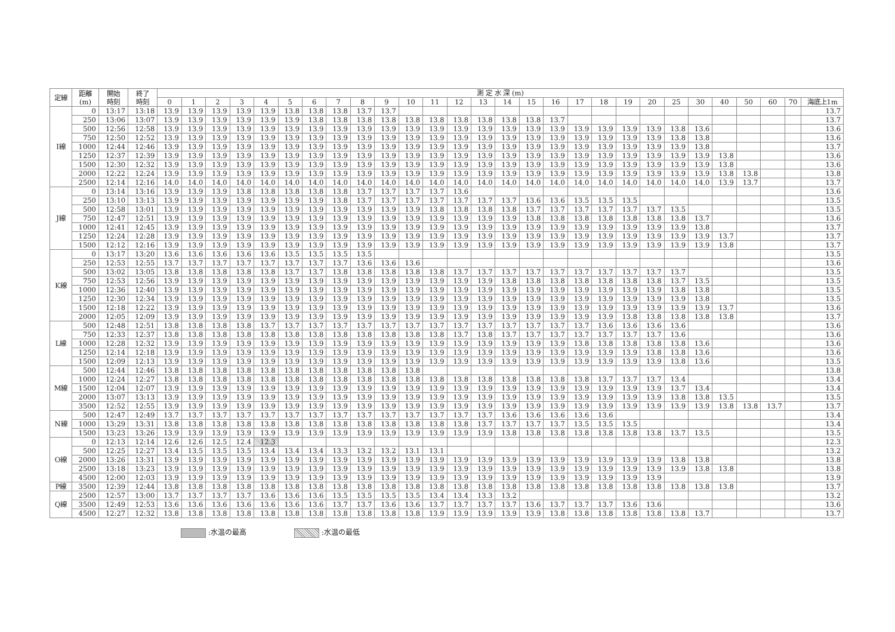| 定線 | 距離 (m) | 開始 時刻 | 終了 時刻 | 測 定 水 深 (m) | | | | | | | | | | | | | | | | | | | | | | | | | | | |
| --- | --- | --- | --- | --- | --- | --- | --- | --- | --- | --- | --- | --- | --- | --- | --- | --- | --- | --- | --- | --- | --- | --- | --- | --- | --- | --- | --- | --- | --- | --- | --- |
| | | | | 0 | 1 | 2 | 3 | 4 | 5 | 6 | 7 | 8 | 9 | 10 | 11 | 12 | 13 | 14 | 15 | 16 | 17 | 18 | 19 | 20 | 25 | 30 | 40 | 50 | 60 | 70 | 海底上1m |
| I線 | 0 | 13:17 | 13:18 | 13.9 | 13.9 | 13.9 | 13.9 | 13.9 | 13.8 | 13.8 | 13.8 | 13.7 | 13.7 | | | | | | | | | | | | | | | | | | 13.7 |
| | 250 | 13:06 | 13:07 | 13.9 | 13.9 | 13.9 | 13.9 | 13.9 | 13.9 | 13.8 | 13.8 | 13.8 | 13.8 | 13.8 | 13.8 | 13.8 | 13.8 | 13.8 | 13.8 | 13.7 | | | | | | | | | | | 13.7 |
| | 500 | 12:56 | 12:58 | 13.9 | 13.9 | 13.9 | 13.9 | 13.9 | 13.9 | 13.9 | 13.9 | 13.9 | 13.9 | 13.9 | 13.9 | 13.9 | 13.9 | 13.9 | 13.9 | 13.9 | 13.9 | 13.9 | 13.9 | 13.9 | 13.8 | 13.6 | | | | | 13.6 |
| | 750 | 12:50 | 12:52 | 13.9 | 13.9 | 13.9 | 13.9 | 13.9 | 13.9 | 13.9 | 13.9 | 13.9 | 13.9 | 13.9 | 13.9 | 13.9 | 13.9 | 13.9 | 13.9 | 13.9 | 13.9 | 13.9 | 13.9 | 13.9 | 13.8 | 13.8 | | | | | 13.6 |
| | 1000 | 12:44 | 12:46 | 13.9 | 13.9 | 13.9 | 13.9 | 13.9 | 13.9 | 13.9 | 13.9 | 13.9 | 13.9 | 13.9 | 13.9 | 13.9 | 13.9 | 13.9 | 13.9 | 13.9 | 13.9 | 13.9 | 13.9 | 13.9 | 13.9 | 13.8 | | | | | 13.7 |
| | 1250 | 12:37 | 12:39 | 13.9 | 13.9 | 13.9 | 13.9 | 13.9 | 13.9 | 13.9 | 13.9 | 13.9 | 13.9 | 13.9 | 13.9 | 13.9 | 13.9 | 13.9 | 13.9 | 13.9 | 13.9 | 13.9 | 13.9 | 13.9 | 13.9 | 13.9 | 13.8 | | | | 13.6 |
| | 1500 | 12:30 | 12:32 | 13.9 | 13.9 | 13.9 | 13.9 | 13.9 | 13.9 | 13.9 | 13.9 | 13.9 | 13.9 | 13.9 | 13.9 | 13.9 | 13.9 | 13.9 | 13.9 | 13.9 | 13.9 | 13.9 | 13.9 | 13.9 | 13.9 | 13.9 | 13.8 | | | | 13.6 |
| | 2000 | 12:22 | 12:24 | 13.9 | 13.9 | 13.9 | 13.9 | 13.9 | 13.9 | 13.9 | 13.9 | 13.9 | 13.9 | 13.9 | 13.9 | 13.9 | 13.9 | 13.9 | 13.9 | 13.9 | 13.9 | 13.9 | 13.9 | 13.9 | 13.9 | 13.9 | 13.8 | 13.8 | | | 13.8 |
| | 2500 | 12:14 | 12:16 | 14.0 | 14.0 | 14.0 | 14.0 | 14.0 | 14.0 | 14.0 | 14.0 | 14.0 | 14.0 | 14.0 | 14.0 | 14.0 | 14.0 | 14.0 | 14.0 | 14.0 | 14.0 | 14.0 | 14.0 | 14.0 | 14.0 | 14.0 | 13.9 | 13.7 | | | 13.7 |
| J線 | 0 | 13:14 | 13:16 | 13.9 | 13.9 | 13.9 | 13.8 | 13.8 | 13.8 | 13.8 | 13.8 | 13.7 | 13.7 | 13.7 | 13.7 | 13.6 | | | | | | | | | | | | | | | 13.6 |
| | 250 | 13:10 | 13:13 | 13.9 | 13.9 | 13.9 | 13.9 | 13.9 | 13.9 | 13.9 | 13.8 | 13.7 | 13.7 | 13.7 | 13.7 | 13.7 | 13.7 | 13.7 | 13.6 | 13.6 | 13.5 | 13.5 | 13.5 | | | | | | | | 13.5 |
| | 500 | 12:58 | 13:01 | 13.9 | 13.9 | 13.9 | 13.9 | 13.9 | 13.9 | 13.9 | 13.9 | 13.9 | 13.9 | 13.9 | 13.8 | 13.8 | 13.8 | 13.8 | 13.7 | 13.7 | 13.7 | 13.7 | 13.7 | 13.7 | 13.5 | | | | | | 13.5 |
| | 750 | 12:47 | 12:51 | 13.9 | 13.9 | 13.9 | 13.9 | 13.9 | 13.9 | 13.9 | 13.9 | 13.9 | 13.9 | 13.9 | 13.9 | 13.9 | 13.9 | 13.9 | 13.8 | 13.8 | 13.8 | 13.8 | 13.8 | 13.8 | 13.8 | 13.7 | | | | | 13.6 |
| | 1000 | 12:41 | 12:45 | 13.9 | 13.9 | 13.9 | 13.9 | 13.9 | 13.9 | 13.9 | 13.9 | 13.9 | 13.9 | 13.9 | 13.9 | 13.9 | 13.9 | 13.9 | 13.9 | 13.9 | 13.9 | 13.9 | 13.9 | 13.9 | 13.9 | 13.8 | | | | | 13.7 |
| | 1250 | 12:24 | 12:28 | 13.9 | 13.9 | 13.9 | 13.9 | 13.9 | 13.9 | 13.9 | 13.9 | 13.9 | 13.9 | 13.9 | 13.9 | 13.9 | 13.9 | 13.9 | 13.9 | 13.9 | 13.9 | 13.9 | 13.9 | 13.9 | 13.9 | 13.9 | 13.7 | | | | 13.7 |
| | 1500 | 12:12 | 12:16 | 13.9 | 13.9 | 13.9 | 13.9 | 13.9 | 13.9 | 13.9 | 13.9 | 13.9 | 13.9 | 13.9 | 13.9 | 13.9 | 13.9 | 13.9 | 13.9 | 13.9 | 13.9 | 13.9 | 13.9 | 13.9 | 13.9 | 13.9 | 13.8 | | | | 13.7 |
| K線 | 0 | 13:17 | 13:20 | 13.6 | 13.6 | 13.6 | 13.6 | 13.6 | 13.5 | 13.5 | 13.5 | 13.5 | | | | | | | | | | | | | | | | | | | 13.5 |
| | 250 | 12:53 | 12:55 | 13.7 | 13.7 | 13.7 | 13.7 | 13.7 | 13.7 | 13.7 | 13.7 | 13.6 | 13.6 | 13.6 | | | | | | | | | | | | | | | | | 13.6 |
| | 500 | 13:02 | 13:05 | 13.8 | 13.8 | 13.8 | 13.8 | 13.8 | 13.7 | 13.7 | 13.8 | 13.8 | 13.8 | 13.8 | 13.8 | 13.7 | 13.7 | 13.7 | 13.7 | 13.7 | 13.7 | 13.7 | 13.7 | 13.7 | 13.7 | | | | | | 13.5 |
| | 750 | 12:53 | 12:56 | 13.9 | 13.9 | 13.9 | 13.9 | 13.9 | 13.9 | 13.9 | 13.9 | 13.9 | 13.9 | 13.9 | 13.9 | 13.9 | 13.9 | 13.8 | 13.8 | 13.8 | 13.8 | 13.8 | 13.8 | 13.8 | 13.7 | 13.5 | | | | | 13.5 |
| | 1000 | 12:36 | 12:40 | 13.9 | 13.9 | 13.9 | 13.9 | 13.9 | 13.9 | 13.9 | 13.9 | 13.9 | 13.9 | 13.9 | 13.9 | 13.9 | 13.9 | 13.9 | 13.9 | 13.9 | 13.9 | 13.9 | 13.9 | 13.9 | 13.8 | 13.8 | | | | | 13.5 |
| | 1250 | 12:30 | 12:34 | 13.9 | 13.9 | 13.9 | 13.9 | 13.9 | 13.9 | 13.9 | 13.9 | 13.9 | 13.9 | 13.9 | 13.9 | 13.9 | 13.9 | 13.9 | 13.9 | 13.9 | 13.9 | 13.9 | 13.9 | 13.9 | 13.9 | 13.8 | | | | | 13.5 |
| | 1500 | 12:18 | 12:22 | 13.9 | 13.9 | 13.9 | 13.9 | 13.9 | 13.9 | 13.9 | 13.9 | 13.9 | 13.9 | 13.9 | 13.9 | 13.9 | 13.9 | 13.9 | 13.9 | 13.9 | 13.9 | 13.9 | 13.9 | 13.9 | 13.9 | 13.9 | 13.7 | | | | 13.6 |
| | 2000 | 12:05 | 12:09 | 13.9 | 13.9 | 13.9 | 13.9 | 13.9 | 13.9 | 13.9 | 13.9 | 13.9 | 13.9 | 13.9 | 13.9 | 13.9 | 13.9 | 13.9 | 13.9 | 13.9 | 13.9 | 13.9 | 13.8 | 13.8 | 13.8 | 13.8 | 13.8 | | | | 13.7 |
| L線 | 500 | 12:48 | 12:51 | 13.8 | 13.8 | 13.8 | 13.8 | 13.7 | 13.7 | 13.7 | 13.7 | 13.7 | 13.7 | 13.7 | 13.7 | 13.7 | 13.7 | 13.7 | 13.7 | 13.7 | 13.7 | 13.6 | 13.6 | 13.6 | 13.6 | | | | | | 13.6 |
| | 750 | 12:33 | 12:37 | 13.8 | 13.8 | 13.8 | 13.8 | 13.8 | 13.8 | 13.8 | 13.8 | 13.8 | 13.8 | 13.8 | 13.8 | 13.7 | 13.8 | 13.7 | 13.7 | 13.7 | 13.7 | 13.7 | 13.7 | 13.7 | 13.6 | | | | | | 13.6 |
| | 1000 | 12:28 | 12:32 | 13.9 | 13.9 | 13.9 | 13.9 | 13.9 | 13.9 | 13.9 | 13.9 | 13.9 | 13.9 | 13.9 | 13.9 | 13.9 | 13.9 | 13.9 | 13.9 | 13.9 | 13.8 | 13.8 | 13.8 | 13.8 | 13.8 | 13.6 | | | | | 13.6 |
| | 1250 | 12:14 | 12:18 | 13.9 | 13.9 | 13.9 | 13.9 | 13.9 | 13.9 | 13.9 | 13.9 | 13.9 | 13.9 | 13.9 | 13.9 | 13.9 | 13.9 | 13.9 | 13.9 | 13.9 | 13.9 | 13.9 | 13.9 | 13.8 | 13.8 | 13.6 | | | | | 13.6 |
| | 1500 | 12:09 | 12:13 | 13.9 | 13.9 | 13.9 | 13.9 | 13.9 | 13.9 | 13.9 | 13.9 | 13.9 | 13.9 | 13.9 | 13.9 | 13.9 | 13.9 | 13.9 | 13.9 | 13.9 | 13.9 | 13.9 | 13.9 | 13.9 | 13.8 | 13.6 | | | | | 13.5 |
| M線 | 500 | 12:44 | 12:46 | 13.8 | 13.8 | 13.8 | 13.8 | 13.8 | 13.8 | 13.8 | 13.8 | 13.8 | 13.8 | 13.8 | | | | | | | | | | | | | | | | | 13.8 |
| | 1000 | 12:24 | 12:27 | 13.8 | 13.8 | 13.8 | 13.8 | 13.8 | 13.8 | 13.8 | 13.8 | 13.8 | 13.8 | 13.8 | 13.8 | 13.8 | 13.8 | 13.8 | 13.8 | 13.8 | 13.8 | 13.7 | 13.7 | 13.7 | 13.4 | | | | | | 13.4 |
| | 1500 | 12:04 | 12:07 | 13.9 | 13.9 | 13.9 | 13.9 | 13.9 | 13.9 | 13.9 | 13.9 | 13.9 | 13.9 | 13.9 | 13.9 | 13.9 | 13.9 | 13.9 | 13.9 | 13.9 | 13.9 | 13.9 | 13.9 | 13.9 | 13.7 | 13.4 | | | | | 13.4 |
| | 2000 | 13:07 | 13:13 | 13.9 | 13.9 | 13.9 | 13.9 | 13.9 | 13.9 | 13.9 | 13.9 | 13.9 | 13.9 | 13.9 | 13.9 | 13.9 | 13.9 | 13.9 | 13.9 | 13.9 | 13.9 | 13.9 | 13.9 | 13.9 | 13.8 | 13.8 | 13.5 | | | | 13.5 |
| | 3500 | 12:52 | 12:55 | 13.9 | 13.9 | 13.9 | 13.9 | 13.9 | 13.9 | 13.9 | 13.9 | 13.9 | 13.9 | 13.9 | 13.9 | 13.9 | 13.9 | 13.9 | 13.9 | 13.9 | 13.9 | 13.9 | 13.9 | 13.9 | 13.9 | 13.9 | 13.8 | 13.8 | 13.7 | | 13.7 |
| N線 | 500 | 12:47 | 12:49 | 13.7 | 13.7 | 13.7 | 13.7 | 13.7 | 13.7 | 13.7 | 13.7 | 13.7 | 13.7 | 13.7 | 13.7 | 13.7 | 13.7 | 13.6 | 13.6 | 13.6 | 13.6 | 13.6 | | | | | | | | | 13.4 |
| | 1000 | 13:29 | 13:31 | 13.8 | 13.8 | 13.8 | 13.8 | 13.8 | 13.8 | 13.8 | 13.8 | 13.8 | 13.8 | 13.8 | 13.8 | 13.8 | 13.7 | 13.7 | 13.7 | 13.7 | 13.5 | 13.5 | 13.5 | | | | | | | | 13.4 |
| | 1500 | 13:23 | 13:26 | 13.9 | 13.9 | 13.9 | 13.9 | 13.9 | 13.9 | 13.9 | 13.9 | 13.9 | 13.9 | 13.9 | 13.9 | 13.9 | 13.9 | 13.8 | 13.8 | 13.8 | 13.8 | 13.8 | 13.8 | 13.8 | 13.7 | 13.5 | | | | | 13.5 |
| O線 | 0 | 12:13 | 12:14 | 12.6 | 12.6 | 12.5 | 12.4 | 12.3 | | | | | | | | | | | | | | | | | | | | | | | 12.3 |
| | 500 | 12:25 | 12:27 | 13.4 | 13.5 | 13.5 | 13.5 | 13.4 | 13.4 | 13.4 | 13.3 | 13.2 | 13.2 | 13.1 | 13.1 | | | | | | | | | | | | | | | | 13.2 |
| | 2000 | 13:26 | 13:31 | 13.9 | 13.9 | 13.9 | 13.9 | 13.9 | 13.9 | 13.9 | 13.9 | 13.9 | 13.9 | 13.9 | 13.9 | 13.9 | 13.9 | 13.9 | 13.9 | 13.9 | 13.9 | 13.9 | 13.9 | 13.9 | 13.8 | 13.8 | | | | | 13.8 |
| | 2500 | 13:18 | 13:23 | 13.9 | 13.9 | 13.9 | 13.9 | 13.9 | 13.9 | 13.9 | 13.9 | 13.9 | 13.9 | 13.9 | 13.9 | 13.9 | 13.9 | 13.9 | 13.9 | 13.9 | 13.9 | 13.9 | 13.9 | 13.9 | 13.9 | 13.8 | 13.8 | | | | 13.8 |
| | 4500 | 12:00 | 12:03 | 13.9 | 13.9 | 13.9 | 13.9 | 13.9 | 13.9 | 13.9 | 13.9 | 13.9 | 13.9 | 13.9 | 13.9 | 13.9 | 13.9 | 13.9 | 13.9 | 13.9 | 13.9 | 13.9 | 13.9 | 13.9 | | | | | | | 13.9 |
| P線 | 3500 | 12:39 | 12:44 | 13.8 | 13.8 | 13.8 | 13.8 | 13.8 | 13.8 | 13.8 | 13.8 | 13.8 | 13.8 | 13.8 | 13.8 | 13.8 | 13.8 | 13.8 | 13.8 | 13.8 | 13.8 | 13.8 | 13.8 | 13.8 | 13.8 | 13.8 | 13.8 | | | | 13.7 |
| Q線 | 2500 | 12:57 | 13:00 | 13.7 | 13.7 | 13.7 | 13.7 | 13.6 | 13.6 | 13.6 | 13.5 | 13.5 | 13.5 | 13.5 | 13.4 | 13.4 | 13.3 | 13.2 | | | | | | | | | | | | | 13.2 |
| | 3500 | 12:49 | 12:53 | 13.6 | 13.6 | 13.6 | 13.6 | 13.6 | 13.6 | 13.6 | 13.7 | 13.7 | 13.6 | 13.6 | 13.7 | 13.7 | 13.7 | 13.7 | 13.6 | 13.7 | 13.7 | 13.7 | 13.6 | 13.6 | | | | | | | 13.6 |
| | 4500 | 12:27 | 12:32 | 13.8 | 13.8 | 13.8 | 13.8 | 13.8 | 13.8 | 13.8 | 13.8 | 13.8 | 13.8 | 13.8 | 13.9 | 13.9 | 13.9 | 13.9 | 13.9 | 13.8 | 13.8 | 13.8 | 13.8 | 13.8 | 13.8 | 13.7 | | | | | 13.7 |
:水温の最高 :水温の最低